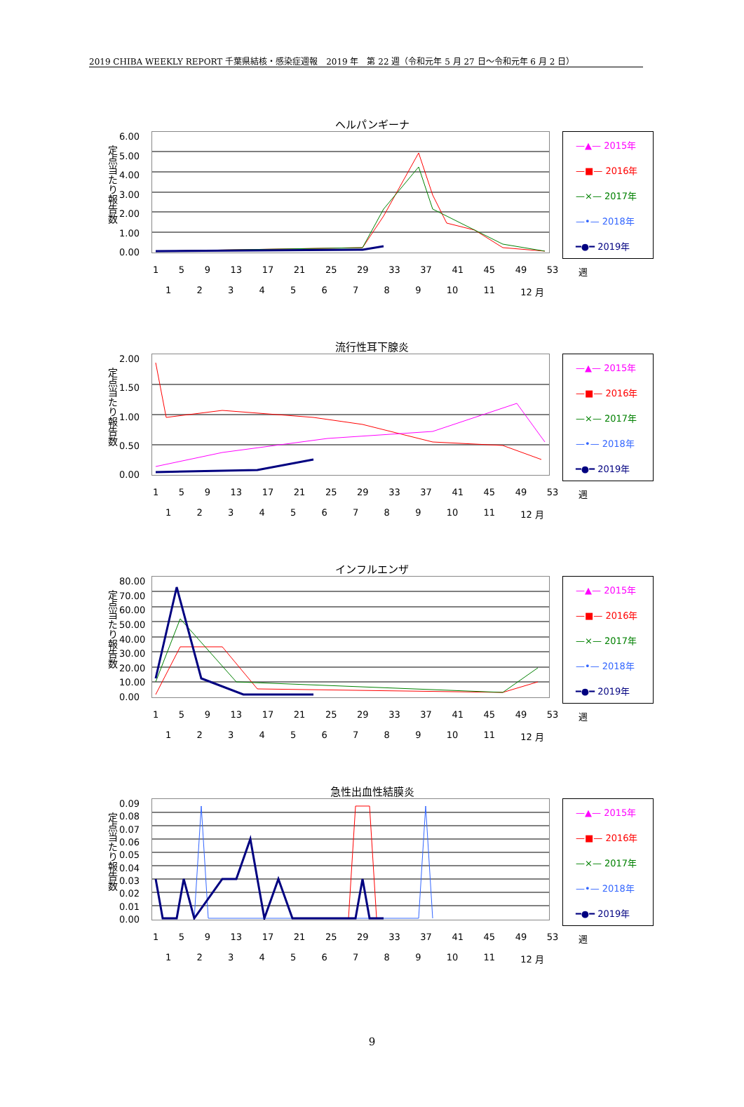2019 CHIBA WEEKLY REPORT 千葉県結核・感染症週報　2019 年　第 22 週（令和元年 5 月 27 日～令和元年 6 月 2 日）
ヘルパンギーナ
定点当たり報告数
6.00
5.00
4.00
3.00
2.00
1.00
0.00
—▲— 2015年
—■— 2016年
—×— 2017年
—•— 2018年
━●━ 2019年
1 5 9 13 17 21 25 29 33 37 41 45 49 53 週
123456789 10 11 12 月
流行性耳下腺炎
定点当たり報告数
2.00
1.50
1.00
0.50
0.00
—▲— 2015年
—■— 2016年
—×— 2017年
—•— 2018年
━●━ 2019年
1 5 9 13 17 21 25 29 33 37 41 45 49 53 週
123456789 10 11 12 月
インフルエンザ
定点当たり報告数
80.00
70.00
60.00
50.00
40.00
30.00
20.00
10.00
0.00
—▲— 2015年
—■— 2016年
—×— 2017年
—•— 2018年
━●━ 2019年
1 5 9 13 17 21 25 29 33 37 41 45 49 53 週
123456789 10 11 12 月
急性出血性結膜炎
定点当たり報告数
0.09
0.08
0.07
0.06
0.05
0.04
0.03
0.02
0.01
0.00
—▲— 2015年
—■— 2016年
—×— 2017年
—•— 2018年
━●━ 2019年
1 5 9 13 17 21 25 29 33 37 41 45 49 53 週
123456789 10 11 12 月
9